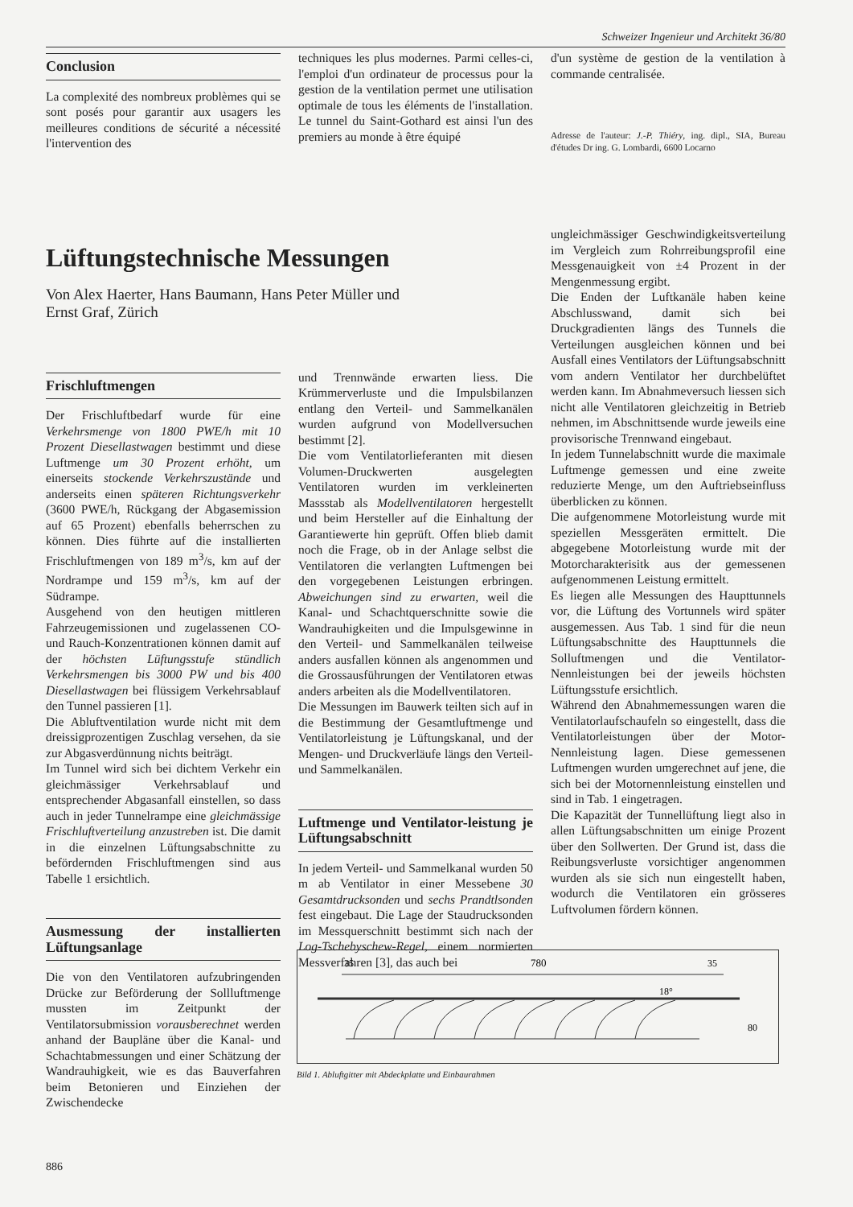Schweizer Ingenieur und Architekt 36/80
Conclusion
La complexité des nombreux problèmes qui se sont posés pour garantir aux usagers les meilleures conditions de sécurité a nécessité l'intervention des
techniques les plus modernes. Parmi celles-ci, l'emploi d'un ordinateur de processus pour la gestion de la ventilation permet une utilisation optimale de tous les éléments de l'installation. Le tunnel du Saint-Gothard est ainsi l'un des premiers au monde à être équipé
d'un système de gestion de la ventilation à commande centralisée.
Adresse de l'auteur: J.-P. Thiéry, ing. dipl., SIA, Bureau d'études Dr ing. G. Lombardi, 6600 Locarno
Lüftungstechnische Messungen
Von Alex Haerter, Hans Baumann, Hans Peter Müller und
Ernst Graf, Zürich
Frischluftmengen
Der Frischluftbedarf wurde für eine Verkehrsmenge von 1800 PWE/h mit 10 Prozent Diesellastwagen bestimmt und diese Luftmenge um 30 Prozent erhöht, um einerseits stockende Verkehrszustände und anderseits einen späteren Richtungsverkehr (3600 PWE/h, Rückgang der Abgasemission auf 65 Prozent) ebenfalls beherrschen zu können. Dies führte auf die installierten Frischluftmengen von 189 m<sup>3</sup>/s, km auf der Nordrampe und 159 m<sup>3</sup>/s, km auf der Südrampe.
Ausgehend von den heutigen mittleren Fahrzeugemissionen und zugelassenen CO- und Rauch-Konzentrationen können damit auf der höchsten Lüftungsstufe stündlich Verkehrsmengen bis 3000 PW und bis 400 Diesellastwagen bei flüssigem Verkehrsablauf den Tunnel passieren [1].
Die Abluftventilation wurde nicht mit dem dreissigprozentigen Zuschlag versehen, da sie zur Abgasverdünnung nichts beiträgt.
Im Tunnel wird sich bei dichtem Verkehr ein gleichmässiger Verkehrsablauf und entsprechender Abgasanfall einstellen, so dass auch in jeder Tunnelrampe eine gleichmässige Frischluftverteilung anzustreben ist. Die damit in die einzelnen Lüftungsabschnitte zu befördernden Frischluftmengen sind aus Tabelle 1 ersichtlich.
Ausmessung der installierten Lüftungsanlage
Die von den Ventilatoren aufzubringenden Drücke zur Beförderung der Sollluftmenge mussten im Zeitpunkt der Ventilatorsubmission vorausberechnet werden anhand der Baupläne über die Kanal- und Schachtabmessungen und einer Schätzung der Wandrauhigkeit, wie es das Bauverfahren beim Betonieren und Einziehen der Zwischendecke
und Trennwände erwarten liess. Die Krümmerverluste und die Impulsbilanzen entlang den Verteil- und Sammelkanälen wurden aufgrund von Modellversuchen bestimmt [2].
Die vom Ventilatorlieferanten mit diesen Volumen-Druckwerten ausgelegten Ventilatoren wurden im verkleinerten Massstab als Modellventilatoren hergestellt und beim Hersteller auf die Einhaltung der Garantiewerte hin geprüft. Offen blieb damit noch die Frage, ob in der Anlage selbst die Ventilatoren die verlangten Luftmengen bei den vorgegebenen Leistungen erbringen. Abweichungen sind zu erwarten, weil die Kanal- und Schachtquerschnitte sowie die Wandrauhigkeiten und die Impulsgewinne in den Verteil- und Sammelkanälen teilweise anders ausfallen können als angenommen und die Grossausführungen der Ventilatoren etwas anders arbeiten als die Modellventilatoren.
Die Messungen im Bauwerk teilten sich auf in die Bestimmung der Gesamtluftmenge und Ventilatorleistung je Lüftungskanal, und der Mengen- und Druckverläufe längs den Verteil- und Sammelkanälen.
Luftmenge und Ventilator-leistung je Lüftungsabschnitt
In jedem Verteil- und Sammelkanal wurden 50 m ab Ventilator in einer Messebene 30 Gesamtdrucksonden und sechs Prandtlsonden fest eingebaut. Die Lage der Staudrucksonden im Messquerschnitt bestimmt sich nach der Log-Tschebyschew-Regel, einem normierten Messverfahren [3], das auch bei
ungleichmässiger Geschwindigkeitsverteilung im Vergleich zum Rohrreibungsprofil eine Messgenauigkeit von ±4 Prozent in der Mengenmessung ergibt.
Die Enden der Luftkanäle haben keine Abschlusswand, damit sich bei Druckgradienten längs des Tunnels die Verteilungen ausgleichen können und bei Ausfall eines Ventilators der Lüftungsabschnitt vom andern Ventilator her durchbelüftet werden kann. Im Abnahmeversuch liessen sich nicht alle Ventilatoren gleichzeitig in Betrieb nehmen, im Abschnittsende wurde jeweils eine provisorische Trennwand eingebaut.
In jedem Tunnelabschnitt wurde die maximale Luftmenge gemessen und eine zweite reduzierte Menge, um den Auftriebseinfluss überblicken zu können.
Die aufgenommene Motorleistung wurde mit speziellen Messgeräten ermittelt. Die abgegebene Motorleistung wurde mit der Motorcharakterisitk aus der gemessenen aufgenommenen Leistung ermittelt.
Es liegen alle Messungen des Haupttunnels vor, die Lüftung des Vortunnels wird später ausgemessen. Aus Tab. 1 sind für die neun Lüftungsabschnitte des Haupttunnels die Solluftmengen und die Ventilator-Nennleistungen bei der jeweils höchsten Lüftungsstufe ersichtlich.
Während den Abnahmemessungen waren die Ventilatorlaufschaufeln so eingestellt, dass die Ventilatorleistungen über der Motor-Nennleistung lagen. Diese gemessenen Luftmengen wurden umgerechnet auf jene, die sich bei der Motornennleistung einstellen und sind in Tab. 1 eingetragen.
Die Kapazität der Tunnellüftung liegt also in allen Lüftungsabschnitten um einige Prozent über den Sollwerten. Der Grund ist, dass die Reibungsverluste vorsichtiger angenommen wurden als sie sich nun eingestellt haben, wodurch die Ventilatoren ein grösseres Luftvolumen fördern können.
780
35
35
18°
80
Bild 1. Abluftgitter mit Abdeckplatte und Einbaurahmen
886